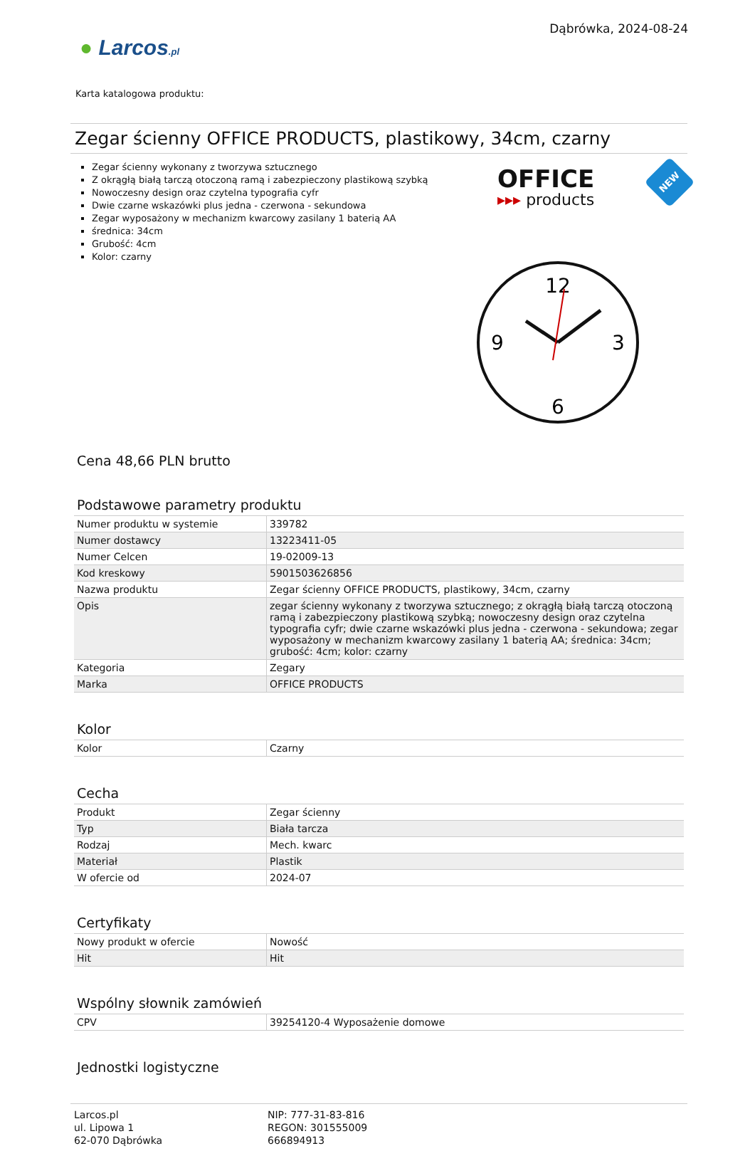● Larcos.pl
Dąbrówka, 2024-08-24
Karta katalogowa produktu:
Zegar ścienny OFFICE PRODUCTS, plastikowy, 34cm, czarny
Zegar ścienny wykonany z tworzywa sztucznego
Z okrągłą białą tarczą otoczoną ramą i zabezpieczony plastikową szybką
Nowoczesny design oraz czytelna typografia cyfr
Dwie czarne wskazówki plus jedna - czerwona - sekundowa
Zegar wyposażony w mechanizm kwarcowy zasilany 1 baterią AA
średnica: 34cm
Grubość: 4cm
Kolor: czarny
OFFICE
▸▸▸ products
NEW
12
3
6
9
Cena 48,66 PLN brutto
Podstawowe parametry produktu
| Numer produktu w systemie | 339782 |
| Numer dostawcy | 13223411-05 |
| Numer Celcen | 19-02009-13 |
| Kod kreskowy | 5901503626856 |
| Nazwa produktu | Zegar ścienny OFFICE PRODUCTS, plastikowy, 34cm, czarny |
| Opis | zegar ścienny wykonany z tworzywa sztucznego; z okrągłą białą tarczą otoczoną ramą i zabezpieczony plastikową szybką; nowoczesny design oraz czytelna typografia cyfr; dwie czarne wskazówki plus jedna - czerwona - sekundowa; zegar wyposażony w mechanizm kwarcowy zasilany 1 baterią AA; średnica: 34cm; grubość: 4cm; kolor: czarny |
| Kategoria | Zegary |
| Marka | OFFICE PRODUCTS |
Kolor
| Kolor | Czarny |
Cecha
| Produkt | Zegar ścienny |
| Typ | Biała tarcza |
| Rodzaj | Mech. kwarc |
| Materiał | Plastik |
| W ofercie od | 2024-07 |
Certyfikaty
| Nowy produkt w ofercie | Nowość |
| Hit | Hit |
Wspólny słownik zamówień
| CPV | 39254120-4 Wyposażenie domowe |
Jednostki logistyczne
Larcos.pl
ul. Lipowa 1
62-070 Dąbrówka
NIP: 777-31-83-816
REGON: 301555009
666894913